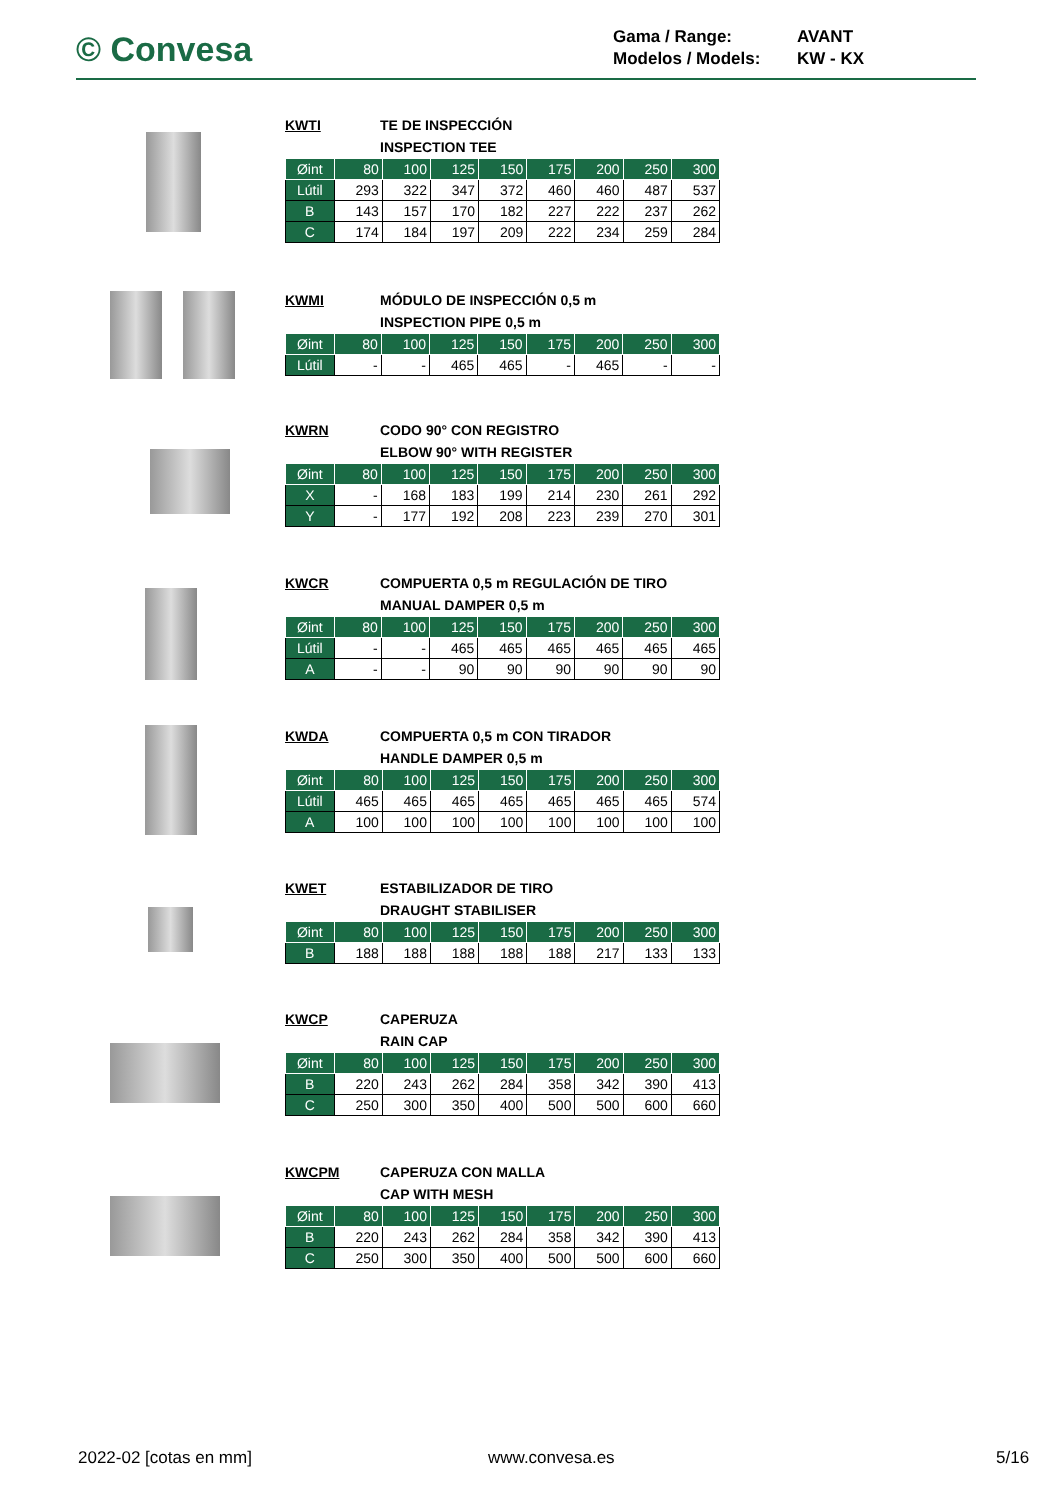© Convesa
Gama / Range: AVANT
Modelos / Models: KW - KX
KWTI TE DE INSPECCIÓN
INSPECTION TEE
| Øint | 80 | 100 | 125 | 150 | 175 | 200 | 250 | 300 |
| --- | --- | --- | --- | --- | --- | --- | --- | --- |
| Lútil | 293 | 322 | 347 | 372 | 460 | 460 | 487 | 537 |
| B | 143 | 157 | 170 | 182 | 227 | 222 | 237 | 262 |
| C | 174 | 184 | 197 | 209 | 222 | 234 | 259 | 284 |
KWMI MÓDULO DE INSPECCIÓN 0,5 m
INSPECTION PIPE 0,5 m
| Øint | 80 | 100 | 125 | 150 | 175 | 200 | 250 | 300 |
| --- | --- | --- | --- | --- | --- | --- | --- | --- |
| Lútil | - | - | 465 | 465 | - | 465 | - | - |
KWRN CODO 90° CON REGISTRO
ELBOW 90° WITH REGISTER
| Øint | 80 | 100 | 125 | 150 | 175 | 200 | 250 | 300 |
| --- | --- | --- | --- | --- | --- | --- | --- | --- |
| X | - | 168 | 183 | 199 | 214 | 230 | 261 | 292 |
| Y | - | 177 | 192 | 208 | 223 | 239 | 270 | 301 |
KWCR COMPUERTA 0,5 m REGULACIÓN DE TIRO
MANUAL DAMPER 0,5 m
| Øint | 80 | 100 | 125 | 150 | 175 | 200 | 250 | 300 |
| --- | --- | --- | --- | --- | --- | --- | --- | --- |
| Lútil | - | - | 465 | 465 | 465 | 465 | 465 | 465 |
| A | - | - | 90 | 90 | 90 | 90 | 90 | 90 |
KWDA COMPUERTA 0,5 m CON TIRADOR
HANDLE DAMPER 0,5 m
| Øint | 80 | 100 | 125 | 150 | 175 | 200 | 250 | 300 |
| --- | --- | --- | --- | --- | --- | --- | --- | --- |
| Lútil | 465 | 465 | 465 | 465 | 465 | 465 | 465 | 574 |
| A | 100 | 100 | 100 | 100 | 100 | 100 | 100 | 100 |
KWET ESTABILIZADOR DE TIRO
DRAUGHT STABILISER
| Øint | 80 | 100 | 125 | 150 | 175 | 200 | 250 | 300 |
| --- | --- | --- | --- | --- | --- | --- | --- | --- |
| B | 188 | 188 | 188 | 188 | 188 | 217 | 133 | 133 |
KWCP CAPERUZA
RAIN CAP
| Øint | 80 | 100 | 125 | 150 | 175 | 200 | 250 | 300 |
| --- | --- | --- | --- | --- | --- | --- | --- | --- |
| B | 220 | 243 | 262 | 284 | 358 | 342 | 390 | 413 |
| C | 250 | 300 | 350 | 400 | 500 | 500 | 600 | 660 |
KWCPM CAPERUZA CON MALLA
CAP WITH MESH
| Øint | 80 | 100 | 125 | 150 | 175 | 200 | 250 | 300 |
| --- | --- | --- | --- | --- | --- | --- | --- | --- |
| B | 220 | 243 | 262 | 284 | 358 | 342 | 390 | 413 |
| C | 250 | 300 | 350 | 400 | 500 | 500 | 600 | 660 |
2022-02 [cotas en mm] www.convesa.es 5/16